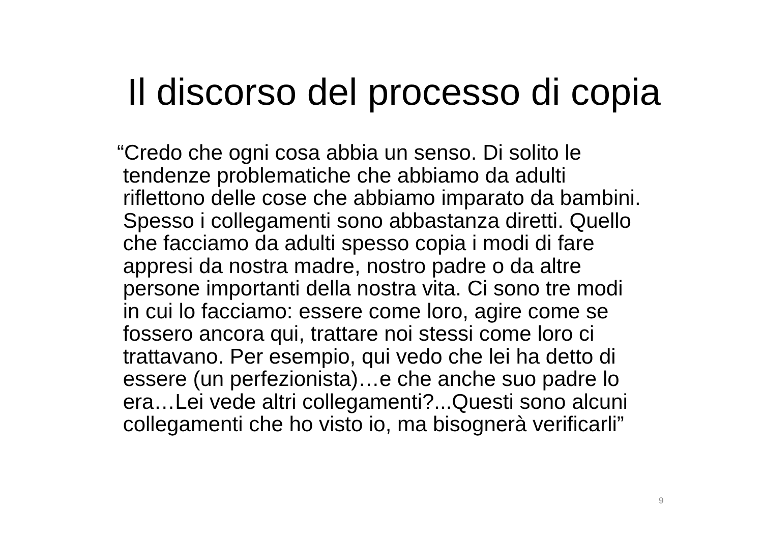Il discorso del processo di copia
“Credo che ogni cosa abbia un senso. Di solito le
tendenze problematiche che abbiamo da adulti
riflettono delle cose che abbiamo imparato da bambini.
Spesso i collegamenti sono abbastanza diretti. Quello
che facciamo da adulti spesso copia i modi di fare
appresi da nostra madre, nostro padre o da altre
persone importanti della nostra vita. Ci sono tre modi
in cui lo facciamo: essere come loro, agire come se
fossero ancora qui, trattare noi stessi come loro ci
trattavano. Per esempio, qui vedo che lei ha detto di
essere (un perfezionista)…e che anche suo padre lo
era…Lei vede altri collegamenti?...Questi sono alcuni
collegamenti che ho visto io, ma bisognerà verificarli”
9